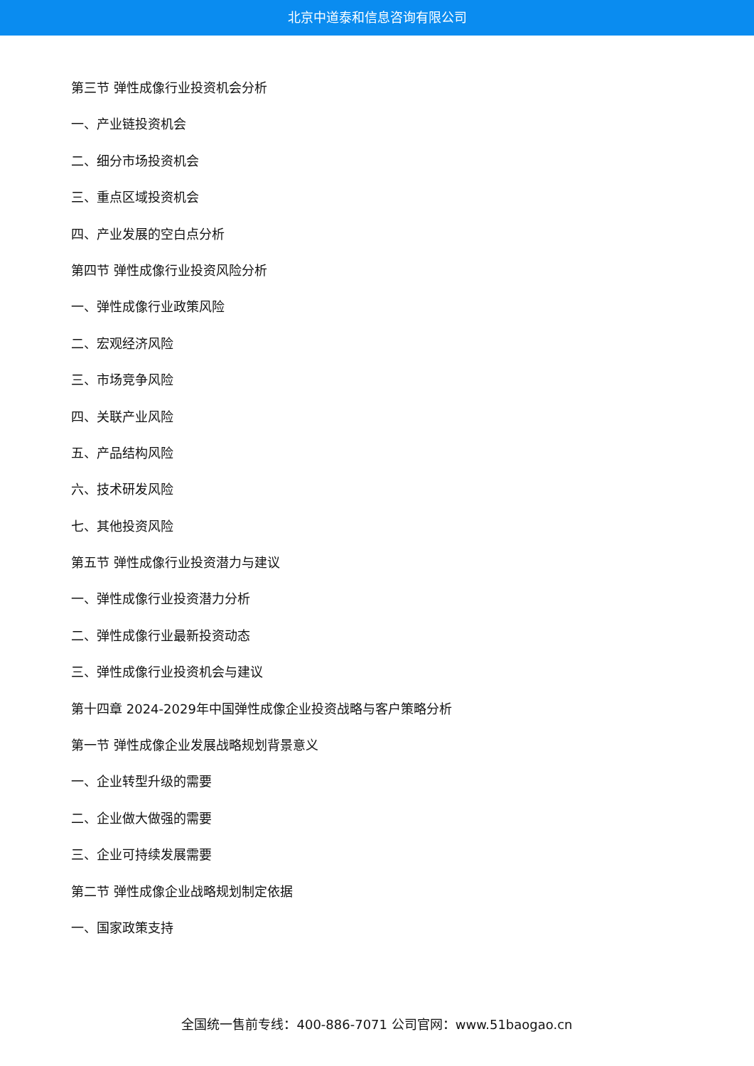北京中道泰和信息咨询有限公司
第三节 弹性成像行业投资机会分析
一、产业链投资机会
二、细分市场投资机会
三、重点区域投资机会
四、产业发展的空白点分析
第四节 弹性成像行业投资风险分析
一、弹性成像行业政策风险
二、宏观经济风险
三、市场竞争风险
四、关联产业风险
五、产品结构风险
六、技术研发风险
七、其他投资风险
第五节 弹性成像行业投资潜力与建议
一、弹性成像行业投资潜力分析
二、弹性成像行业最新投资动态
三、弹性成像行业投资机会与建议
第十四章 2024-2029年中国弹性成像企业投资战略与客户策略分析
第一节 弹性成像企业发展战略规划背景意义
一、企业转型升级的需要
二、企业做大做强的需要
三、企业可持续发展需要
第二节 弹性成像企业战略规划制定依据
一、国家政策支持
全国统一售前专线：400-886-7071 公司官网：www.51baogao.cn